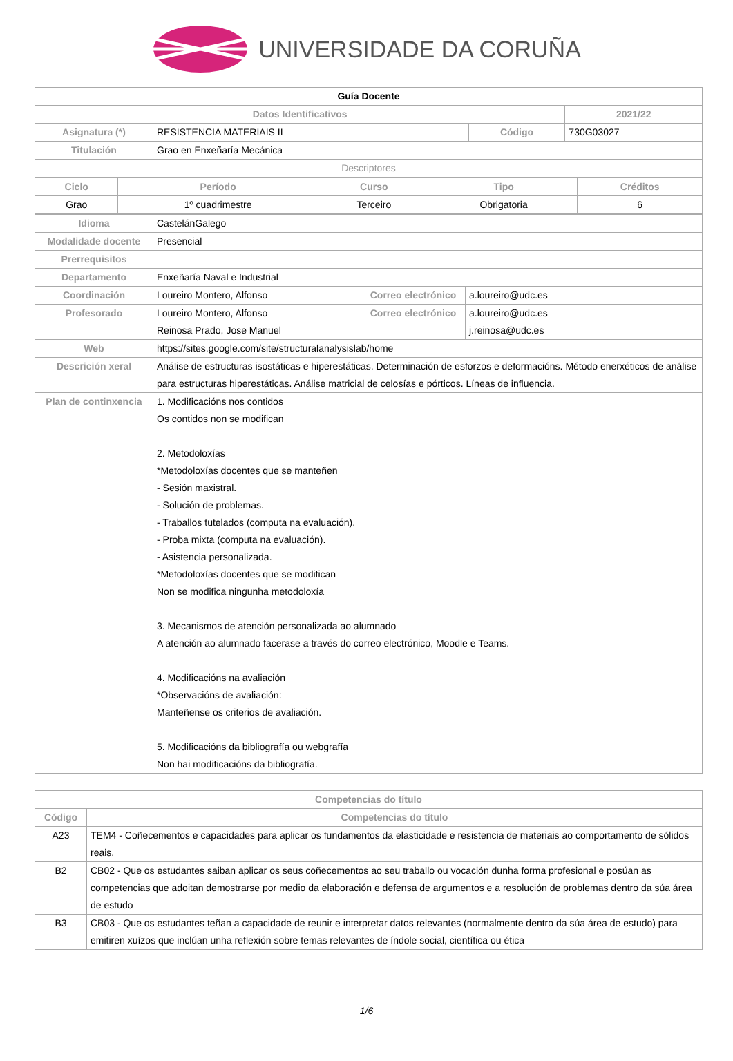UNIVERSIDADE DA CORUÑA
| Guía Docente | | | |
| Datos Identificativos | | | 2021/22 |
| Asignatura (*) | RESISTENCIA MATERIAIS II | Código | 730G03027 |
| Titulación | Grao en Enxeñaría Mecánica | | |
| Descriptores | | | |
| Ciclo | Período | Curso | Tipo | Créditos |
| --- | --- | --- | --- | --- |
| Grao | 1º cuadrimestre | Terceiro | Obrigatoria | 6 |
| Idioma | CastelánGalego | | |
| Modalidade docente | Presencial | | |
| Prerrequisitos | | | |
| Departamento | Enxeñaría Naval e Industrial | | |
| Coordinación | Loureiro Montero, Alfonso | Correo electrónico | a.loureiro@udc.es |
| Profesorado | Loureiro Montero, Alfonso Reinosa Prado, Jose Manuel | Correo electrónico | a.loureiro@udc.es j.reinosa@udc.es |
| Web | https://sites.google.com/site/structuralanalysislab/home | | |
| Descrición xeral | Análise de estructuras isostáticas e hiperestáticas. Determinación de esforzos e deformacións. Método enerxéticos de análise para estructuras hiperestáticas. Análise matricial de celosías e pórticos. Líneas de influencia. | | |
| Plan de continxencia | 1. Modificacións nos contidos Os contidos non se modifican 2. Metodoloxías *Metodoloxías docentes que se manteñen - Sesión maxistral. - Solución de problemas. - Traballos tutelados (computa na evaluación). - Proba mixta (computa na evaluación). - Asistencia personalizada. *Metodoloxías docentes que se modifican Non se modifica ningunha metodoloxía 3. Mecanismos de atención personalizada ao alumnado A atención ao alumnado facerase a través do correo electrónico, Moodle e Teams. 4. Modificacións na avaliación *Observacións de avaliación: Manteñense os criterios de avaliación. 5. Modificacións da bibliografía ou webgrafía Non hai modificacións da bibliografía. | | |
| Competencias do título | |
| --- | --- |
| Código | Competencias do título |
| A23 | TEM4 - Coñecementos e capacidades para aplicar os fundamentos da elasticidade e resistencia de materiais ao comportamento de sólidos reais. |
| B2 | CB02 - Que os estudantes saiban aplicar os seus coñecementos ao seu traballo ou vocación dunha forma profesional e posúan as competencias que adoitan demostrarse por medio da elaboración e defensa de argumentos e a resolución de problemas dentro da súa área de estudo |
| B3 | CB03 - Que os estudantes teñan a capacidade de reunir e interpretar datos relevantes (normalmente dentro da súa área de estudo) para emitiren xuízos que inclúan unha reflexión sobre temas relevantes de índole social, científica ou ética |
1/6